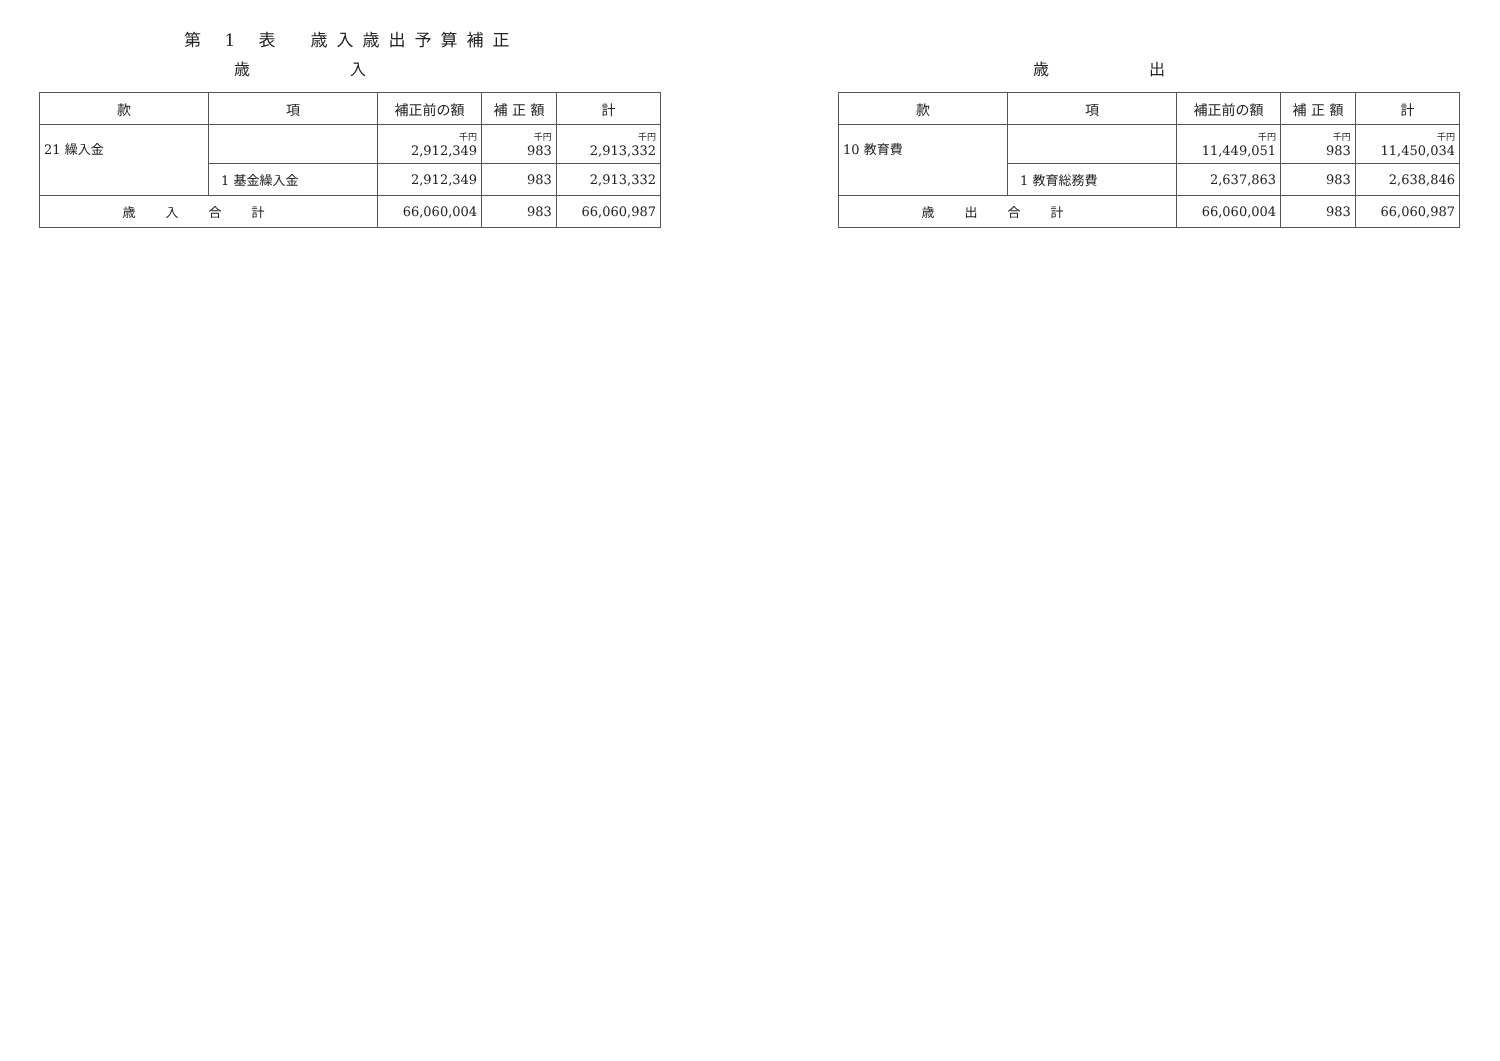第 1 表　歳入歳出予算補正
歳入
| 款 | 項 | 補正前の額 | 補 正 額 | 計 |
| --- | --- | --- | --- | --- |
| 21 繰入金 | | 千円 2,912,349 | 千円 983 | 千円 2,913,332 |
| | 1 基金繰入金 | 2,912,349 | 983 | 2,913,332 |
| 歳入合計 | | 66,060,004 | 983 | 66,060,987 |
歳出
| 款 | 項 | 補正前の額 | 補 正 額 | 計 |
| --- | --- | --- | --- | --- |
| 10 教育費 | | 千円 11,449,051 | 千円 983 | 千円 11,450,034 |
| | 1 教育総務費 | 2,637,863 | 983 | 2,638,846 |
| 歳出合計 | | 66,060,004 | 983 | 66,060,987 |